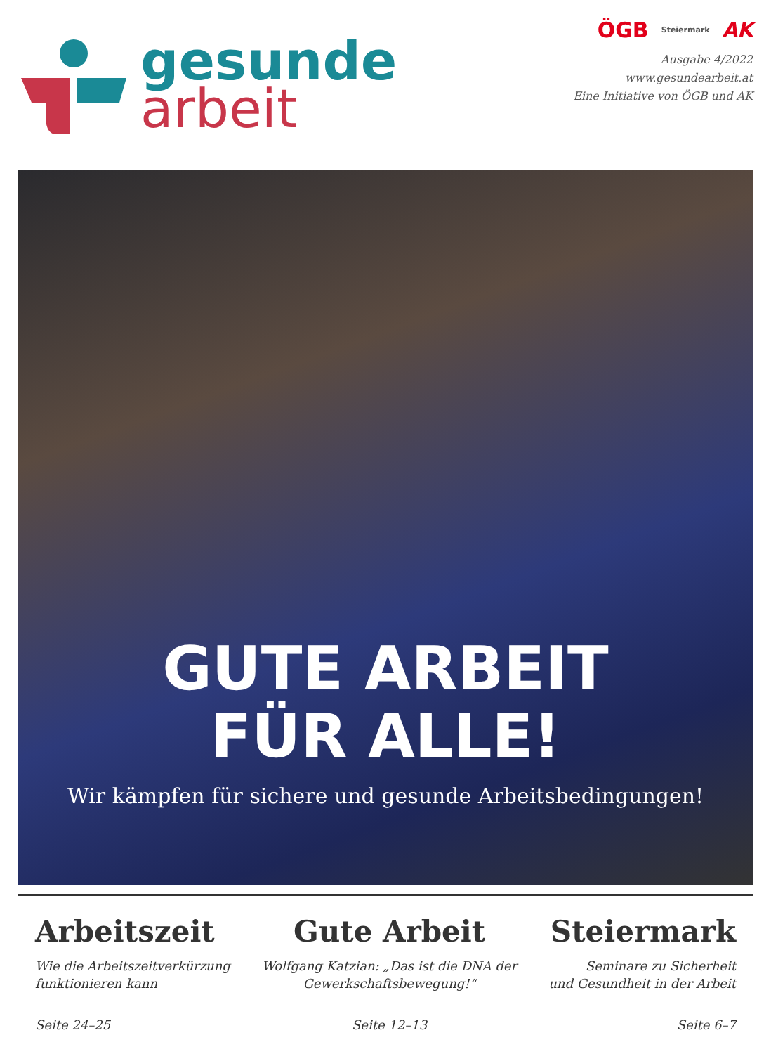gesunde
arbeit
ÖGB Steiermark AK
Ausgabe 4/2022
www.gesundearbeit.at
Eine Initiative von ÖGB und AK
GUTE ARBEIT
FÜR ALLE!
Wir kämpfen für sichere und gesunde Arbeitsbedingungen!
Arbeitszeit
Wie die Arbeitszeitverkürzung
funktionieren kann
Seite 24–25
Gute Arbeit
Wolfgang Katzian: „Das ist die DNA der
Gewerkschaftsbewegung!“
Seite 12–13
Steiermark
Seminare zu Sicherheit
und Gesundheit in der Arbeit
Seite 6–7